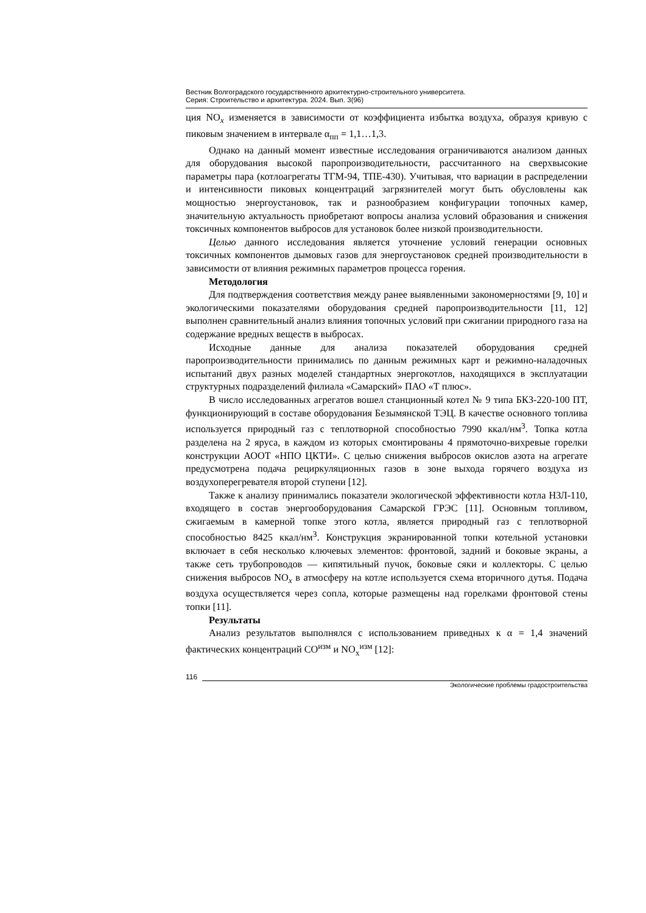Вестник Волгоградского государственного архитектурно-строительного университета.
Серия: Строительство и архитектура. 2024. Вып. 3(96)
ция NO<sub>x</sub> изменяется в зависимости от коэффициента избытка воздуха, образуя кривую с пиковым значением в интервале α<sub>пп</sub> = 1,1…1,3.
Однако на данный момент известные исследования ограничиваются анализом данных для оборудования высокой паропроизводительности, рассчитанного на сверхвысокие параметры пара (котлоагрегаты ТГМ-94, ТПЕ-430). Учитывая, что вариации в распределении и интенсивности пиковых концентраций загрязнителей могут быть обусловлены как мощностью энергоустановок, так и разнообразием конфигурации топочных камер, значительную актуальность приобретают вопросы анализа условий образования и снижения токсичных компонентов выбросов для установок более низкой производительности.
Целью данного исследования является уточнение условий генерации основных токсичных компонентов дымовых газов для энергоустановок средней производительности в зависимости от влияния режимных параметров процесса горения.
Методология
Для подтверждения соответствия между ранее выявленными закономерностями [9, 10] и экологическими показателями оборудования средней паропроизводительности [11, 12] выполнен сравнительный анализ влияния топочных условий при сжигании природного газа на содержание вредных веществ в выбросах.
Исходные данные для анализа показателей оборудования средней паропроизводительности принимались по данным режимных карт и режимно-наладочных испытаний двух разных моделей стандартных энергокотлов, находящихся в эксплуатации структурных подразделений филиала «Самарский» ПАО «Т плюс».
В число исследованных агрегатов вошел станционный котел № 9 типа БКЗ-220-100 ПТ, функционирующий в составе оборудования Безымянской ТЭЦ. В качестве основного топлива используется природный газ с теплотворной способностью 7990 ккал/нм<sup>3</sup>. Топка котла разделена на 2 яруса, в каждом из которых смонтированы 4 прямоточно-вихревые горелки конструкции АООТ «НПО ЦКТИ». С целью снижения выбросов окислов азота на агрегате предусмотрена подача рециркуляционных газов в зоне выхода горячего воздуха из воздухоперегревателя второй ступени [12].
Также к анализу принимались показатели экологической эффективности котла НЗЛ-110, входящего в состав энергооборудования Самарской ГРЭС [11]. Основным топливом, сжигаемым в камерной топке этого котла, является природный газ с теплотворной способностью 8425 ккал/нм<sup>3</sup>. Конструкция экранированной топки котельной установки включает в себя несколько ключевых элементов: фронтовой, задний и боковые экраны, а также сеть трубопроводов — кипятильный пучок, боковые сяки и коллекторы. С целью снижения выбросов NO<sub>x</sub> в атмосферу на котле используется схема вторичного дутья. Подача воздуха осуществляется через сопла, которые размещены над горелками фронтовой стены топки [11].
Результаты
Анализ результатов выполнялся с использованием приведных к α = 1,4 значений фактических концентраций CO<sup>изм</sup> и NO<sub>x</sub><sup>изм</sup> [12]:
116
Экологические проблемы градостроительства